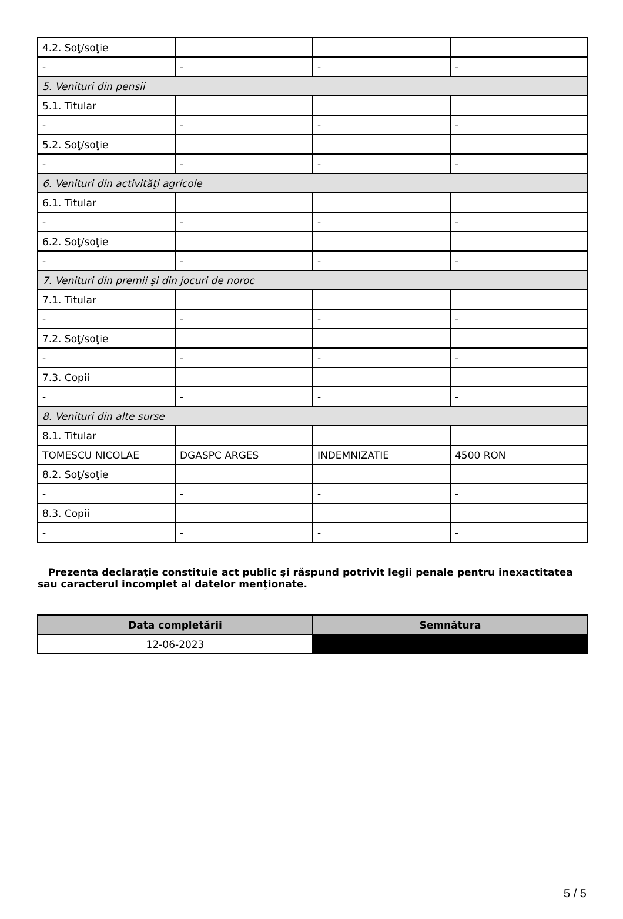| 4.2. Soţ/soţie | | | |
| - | - | - | - |
| 5. Venituri din pensii | | | |
| 5.1. Titular | | | |
| - | - | - | - |
| 5.2. Soţ/soţie | | | |
| - | - | - | - |
| 6. Venituri din activităţi agricole | | | |
| 6.1. Titular | | | |
| - | - | - | - |
| 6.2. Soţ/soţie | | | |
| - | - | - | - |
| 7. Venituri din premii şi din jocuri de noroc | | | |
| 7.1. Titular | | | |
| - | - | - | - |
| 7.2. Soţ/soţie | | | |
| - | - | - | - |
| 7.3. Copii | | | |
| - | - | - | - |
| 8. Venituri din alte surse | | | |
| 8.1. Titular | | | |
| TOMESCU NICOLAE | DGASPC ARGES | INDEMNIZATIE | 4500 RON |
| 8.2. Soţ/soţie | | | |
| - | - | - | - |
| 8.3. Copii | | | |
| - | - | - | - |
Prezenta declaraţie constituie act public şi răspund potrivit legii penale pentru inexactitatea sau caracterul incomplet al datelor menţionate.
| Data completării | Semnătura |
| --- | --- |
| 12-06-2023 | |
5 / 5